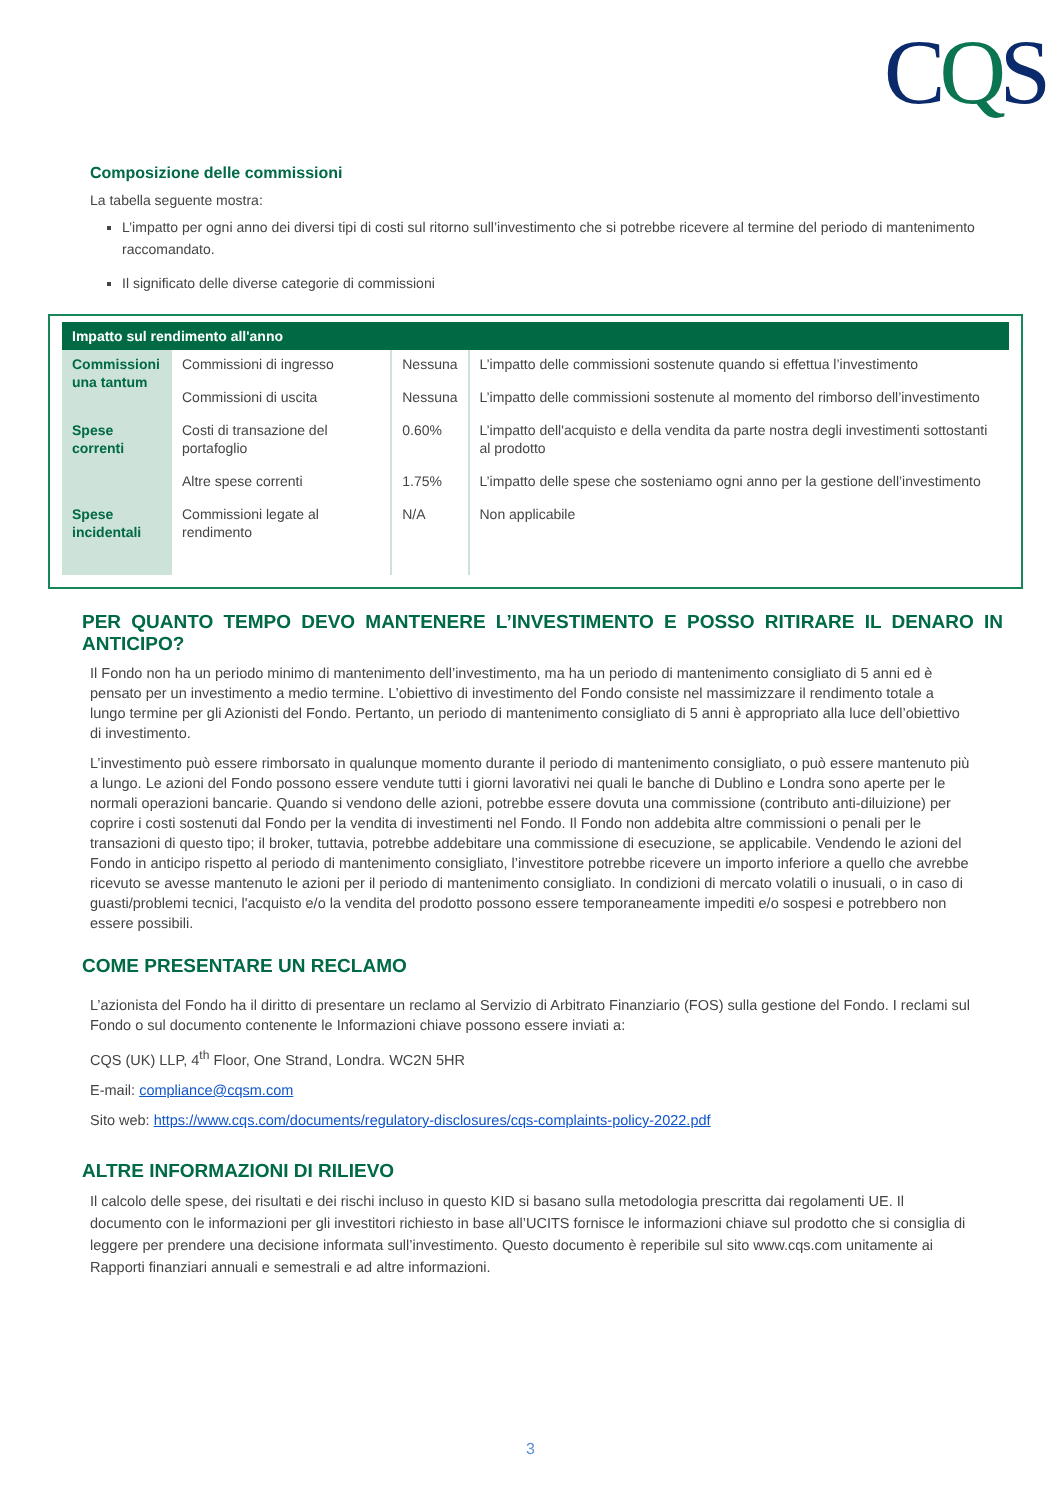CQS
Composizione delle commissioni
La tabella seguente mostra:
L’impatto per ogni anno dei diversi tipi di costi sul ritorno sull’investimento che si potrebbe ricevere al termine del periodo di mantenimento raccomandato.
Il significato delle diverse categorie di commissioni
| Impatto sul rendimento all'anno | | | |
| --- | --- | --- | --- |
| Commissioni una tantum | Commissioni di ingresso | Nessuna | L’impatto delle commissioni sostenute quando si effettua l’investimento |
| | Commissioni di uscita | Nessuna | L’impatto delle commissioni sostenute al momento del rimborso dell’investimento |
| Spese correnti | Costi di transazione del portafoglio | 0.60% | L’impatto dell'acquisto e della vendita da parte nostra degli investimenti sottostanti al prodotto |
| | Altre spese correnti | 1.75% | L’impatto delle spese che sosteniamo ogni anno per la gestione dell’investimento |
| Spese incidentali | Commissioni legate al rendimento | N/A | Non applicabile |
PER QUANTO TEMPO DEVO MANTENERE L’INVESTIMENTO E POSSO RITIRARE IL DENARO IN ANTICIPO?
Il Fondo non ha un periodo minimo di mantenimento dell’investimento, ma ha un periodo di mantenimento consigliato di 5 anni ed è pensato per un investimento a medio termine. L’obiettivo di investimento del Fondo consiste nel massimizzare il rendimento totale a lungo termine per gli Azionisti del Fondo. Pertanto, un periodo di mantenimento consigliato di 5 anni è appropriato alla luce dell’obiettivo di investimento.
L’investimento può essere rimborsato in qualunque momento durante il periodo di mantenimento consigliato, o può essere mantenuto più a lungo. Le azioni del Fondo possono essere vendute tutti i giorni lavorativi nei quali le banche di Dublino e Londra sono aperte per le normali operazioni bancarie. Quando si vendono delle azioni, potrebbe essere dovuta una commissione (contributo anti-diluizione) per coprire i costi sostenuti dal Fondo per la vendita di investimenti nel Fondo. Il Fondo non addebita altre commissioni o penali per le transazioni di questo tipo; il broker, tuttavia, potrebbe addebitare una commissione di esecuzione, se applicabile. Vendendo le azioni del Fondo in anticipo rispetto al periodo di mantenimento consigliato, l’investitore potrebbe ricevere un importo inferiore a quello che avrebbe ricevuto se avesse mantenuto le azioni per il periodo di mantenimento consigliato. In condizioni di mercato volatili o inusuali, o in caso di guasti/problemi tecnici, l'acquisto e/o la vendita del prodotto possono essere temporaneamente impediti e/o sospesi e potrebbero non essere possibili.
COME PRESENTARE UN RECLAMO
L’azionista del Fondo ha il diritto di presentare un reclamo al Servizio di Arbitrato Finanziario (FOS) sulla gestione del Fondo. I reclami sul Fondo o sul documento contenente le Informazioni chiave possono essere inviati a:
CQS (UK) LLP, 4<sup>th</sup> Floor, One Strand, Londra. WC2N 5HR
E-mail: compliance@cqsm.com
Sito web: https://www.cqs.com/documents/regulatory-disclosures/cqs-complaints-policy-2022.pdf
ALTRE INFORMAZIONI DI RILIEVO
Il calcolo delle spese, dei risultati e dei rischi incluso in questo KID si basano sulla metodologia prescritta dai regolamenti UE. Il documento con le informazioni per gli investitori richiesto in base all’UCITS fornisce le informazioni chiave sul prodotto che si consiglia di leggere per prendere una decisione informata sull’investimento. Questo documento è reperibile sul sito www.cqs.com unitamente ai Rapporti finanziari annuali e semestrali e ad altre informazioni.
3